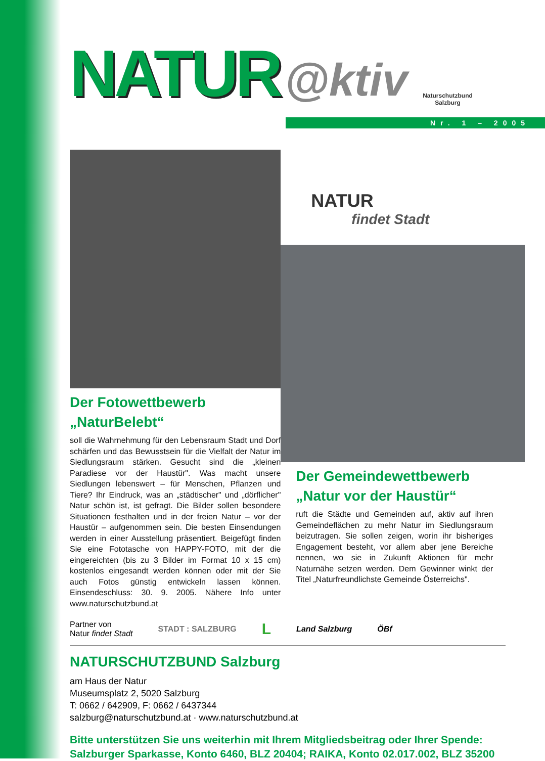NATUR @ktiv Naturschutzbund
Salzburg
Nr. 1 – 2005
Der Fotowettbewerb
„NaturBelebt“
soll die Wahrnehmung für den Lebensraum Stadt und Dorf schärfen und das Bewusstsein für die Vielfalt der Natur im Siedlungsraum stärken. Gesucht sind die „kleinen Paradiese vor der Haustür". Was macht unsere Siedlungen lebenswert – für Menschen, Pflanzen und Tiere? Ihr Eindruck, was an „städtischer" und „dörflicher" Natur schön ist, ist gefragt. Die Bilder sollen besondere Situationen festhalten und in der freien Natur – vor der Haustür – aufgenommen sein. Die besten Einsendungen werden in einer Ausstellung präsentiert. Beigefügt finden Sie eine Fototasche von HAPPY-FOTO, mit der die eingereichten (bis zu 3 Bilder im Format 10 x 15 cm) kostenlos eingesandt werden können oder mit der Sie auch Fotos günstig entwickeln lassen können. Einsendeschluss: 30. 9. 2005. Nähere Info unter www.naturschutzbund.at
NATUR
findet Stadt
Der Gemeindewettbewerb
„Natur vor der Haustür“
ruft die Städte und Gemeinden auf, aktiv auf ihren Gemeindeflächen zu mehr Natur im Siedlungsraum beizutragen. Sie sollen zeigen, worin ihr bisheriges Engagement besteht, vor allem aber jene Bereiche nennen, wo sie in Zukunft Aktionen für mehr Naturnähe setzen werden. Dem Gewinner winkt der Titel „Naturfreundlichste Gemeinde Österreichs".
Partner von
Natur findet Stadt STADT : SALZBURG L Land Salzburg ÖBf
NATURSCHUTZBUND Salzburg
am Haus der Natur
Museumsplatz 2, 5020 Salzburg
T: 0662 / 642909, F: 0662 / 6437344
salzburg@naturschutzbund.at · www.naturschutzbund.at
Bitte unterstützen Sie uns weiterhin mit Ihrem Mitgliedsbeitrag oder Ihrer Spende:
Salzburger Sparkasse, Konto 6460, BLZ 20404; RAIKA, Konto 02.017.002, BLZ 35200